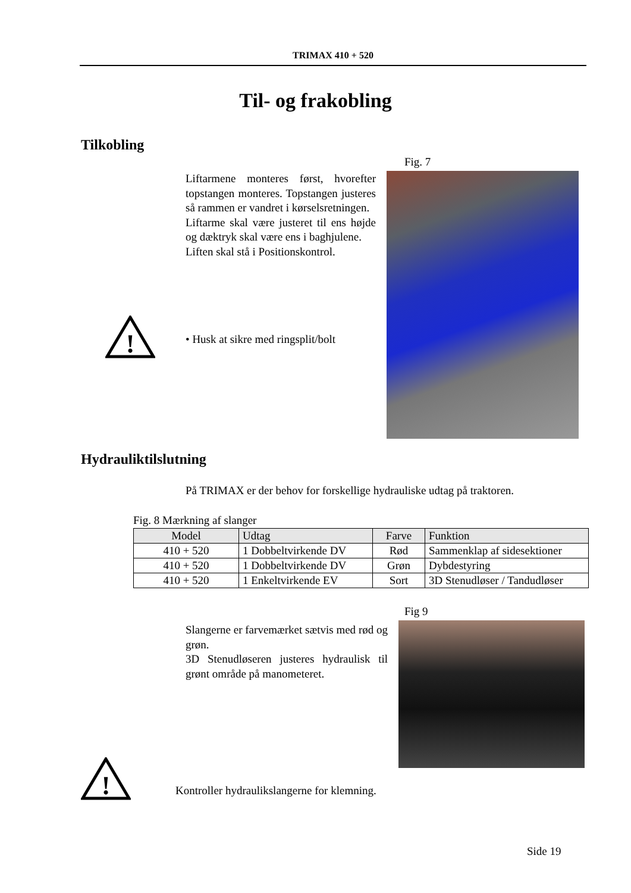TRIMAX 410 + 520
Til- og frakobling
Tilkobling
Fig. 7
Liftarmene monteres først, hvorefter topstangen monteres. Topstangen justeres så rammen er vandret i kørselsretningen.
Liftarme skal være justeret til ens højde og dæktryk skal være ens i baghjulene.
Liften skal stå i Positionskontrol.
!
• Husk at sikre med ringsplit/bolt
Hydrauliktilslutning
På TRIMAX er der behov for forskellige hydrauliske udtag på traktoren.
Fig. 8 Mærkning af slanger
| Model | Udtag | Farve | Funktion |
| --- | --- | --- | --- |
| 410 + 520 | 1 Dobbeltvirkende DV | Rød | Sammenklap af sidesektioner |
| 410 + 520 | 1 Dobbeltvirkende DV | Grøn | Dybdestyring |
| 410 + 520 | 1 Enkeltvirkende EV | Sort | 3D Stenudløser / Tandudløser |
Fig 9
Slangerne er farvemærket sætvis med rød og grøn.
3D Stenudløseren justeres hydraulisk til grønt område på manometeret.
!
Kontroller hydraulikslangerne for klemning.
Side 19